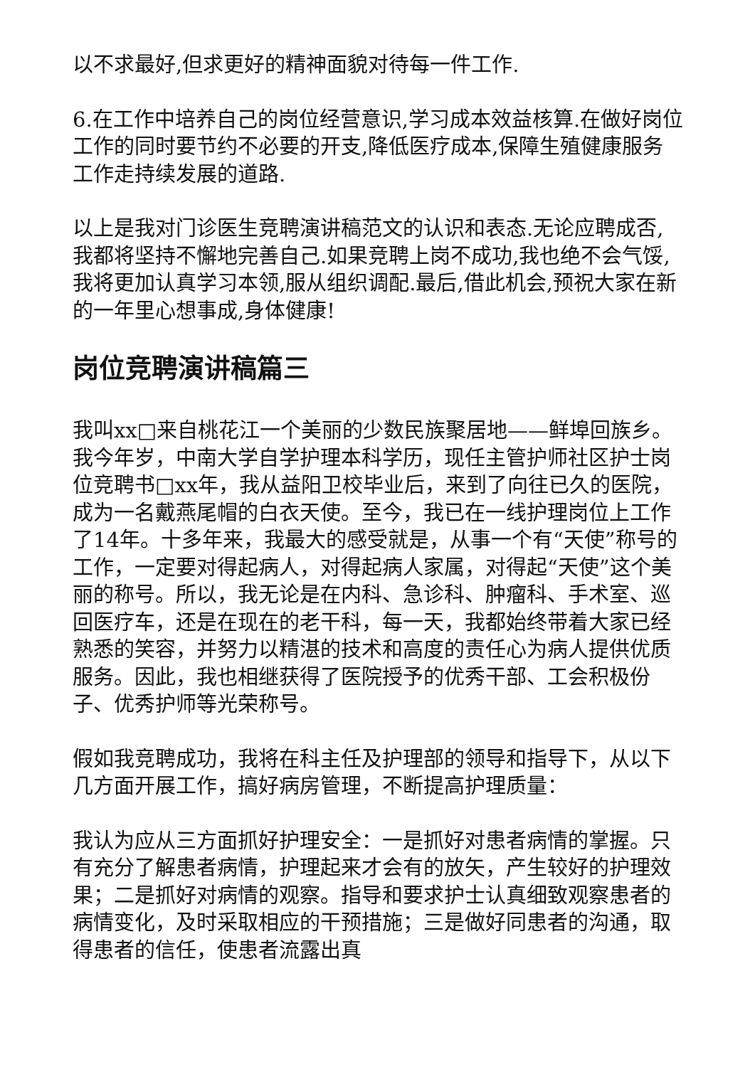以不求最好,但求更好的精神面貌对待每一件工作.
6.在工作中培养自己的岗位经营意识,学习成本效益核算.在做好岗位工作的同时要节约不必要的开支,降低医疗成本,保障生殖健康服务工作走持续发展的道路.
以上是我对门诊医生竞聘演讲稿范文的认识和表态.无论应聘成否,我都将坚持不懈地完善自己.如果竞聘上岗不成功,我也绝不会气馁,我将更加认真学习本领,服从组织调配.最后,借此机会,预祝大家在新的一年里心想事成,身体健康!
岗位竞聘演讲稿篇三
我叫xx□来自桃花江一个美丽的少数民族聚居地——鲜埠回族乡。我今年岁，中南大学自学护理本科学历，现任主管护师社区护士岗位竞聘书□xx年，我从益阳卫校毕业后，来到了向往已久的医院，成为一名戴燕尾帽的白衣天使。至今，我已在一线护理岗位上工作了14年。十多年来，我最大的感受就是，从事一个有“天使”称号的工作，一定要对得起病人，对得起病人家属，对得起“天使”这个美丽的称号。所以，我无论是在内科、急诊科、肿瘤科、手术室、巡回医疗车，还是在现在的老干科，每一天，我都始终带着大家已经熟悉的笑容，并努力以精湛的技术和高度的责任心为病人提供优质服务。因此，我也相继获得了医院授予的优秀干部、工会积极份子、优秀护师等光荣称号。
假如我竞聘成功，我将在科主任及护理部的领导和指导下，从以下几方面开展工作，搞好病房管理，不断提高护理质量：
我认为应从三方面抓好护理安全：一是抓好对患者病情的掌握。只有充分了解患者病情，护理起来才会有的放矢，产生较好的护理效果；二是抓好对病情的观察。指导和要求护士认真细致观察患者的病情变化，及时采取相应的干预措施；三是做好同患者的沟通，取得患者的信任，使患者流露出真